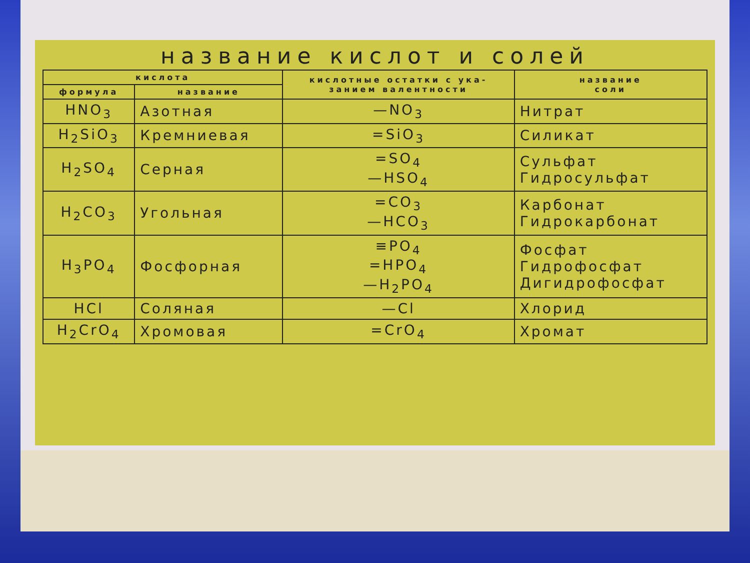название кислот и солей
| кислота | | кислотные остатки с ука- занием валентности | название соли |
| --- | --- | --- | --- |
| формула | название | | |
| HNO<sub>3</sub> | Азотная | —NO<sub>3</sub> | Нитрат |
| H<sub>2</sub>SiO<sub>3</sub> | Кремниевая | =SiO<sub>3</sub> | Силикат |
| H<sub>2</sub>SO<sub>4</sub> | Серная | =SO<sub>4</sub> —HSO<sub>4</sub> | Сульфат Гидросульфат |
| H<sub>2</sub>CO<sub>3</sub> | Угольная | =CO<sub>3</sub> —HCO<sub>3</sub> | Карбонат Гидрокарбонат |
| H<sub>3</sub>PO<sub>4</sub> | Фосфорная | ≡PO<sub>4</sub> =HPO<sub>4</sub> —H<sub>2</sub>PO<sub>4</sub> | Фосфат Гидрофосфат Дигидрофосфат |
| HCl | Соляная | —Cl | Хлорид |
| H<sub>2</sub>CrO<sub>4</sub> | Хромовая | =CrO<sub>4</sub> | Хромат |